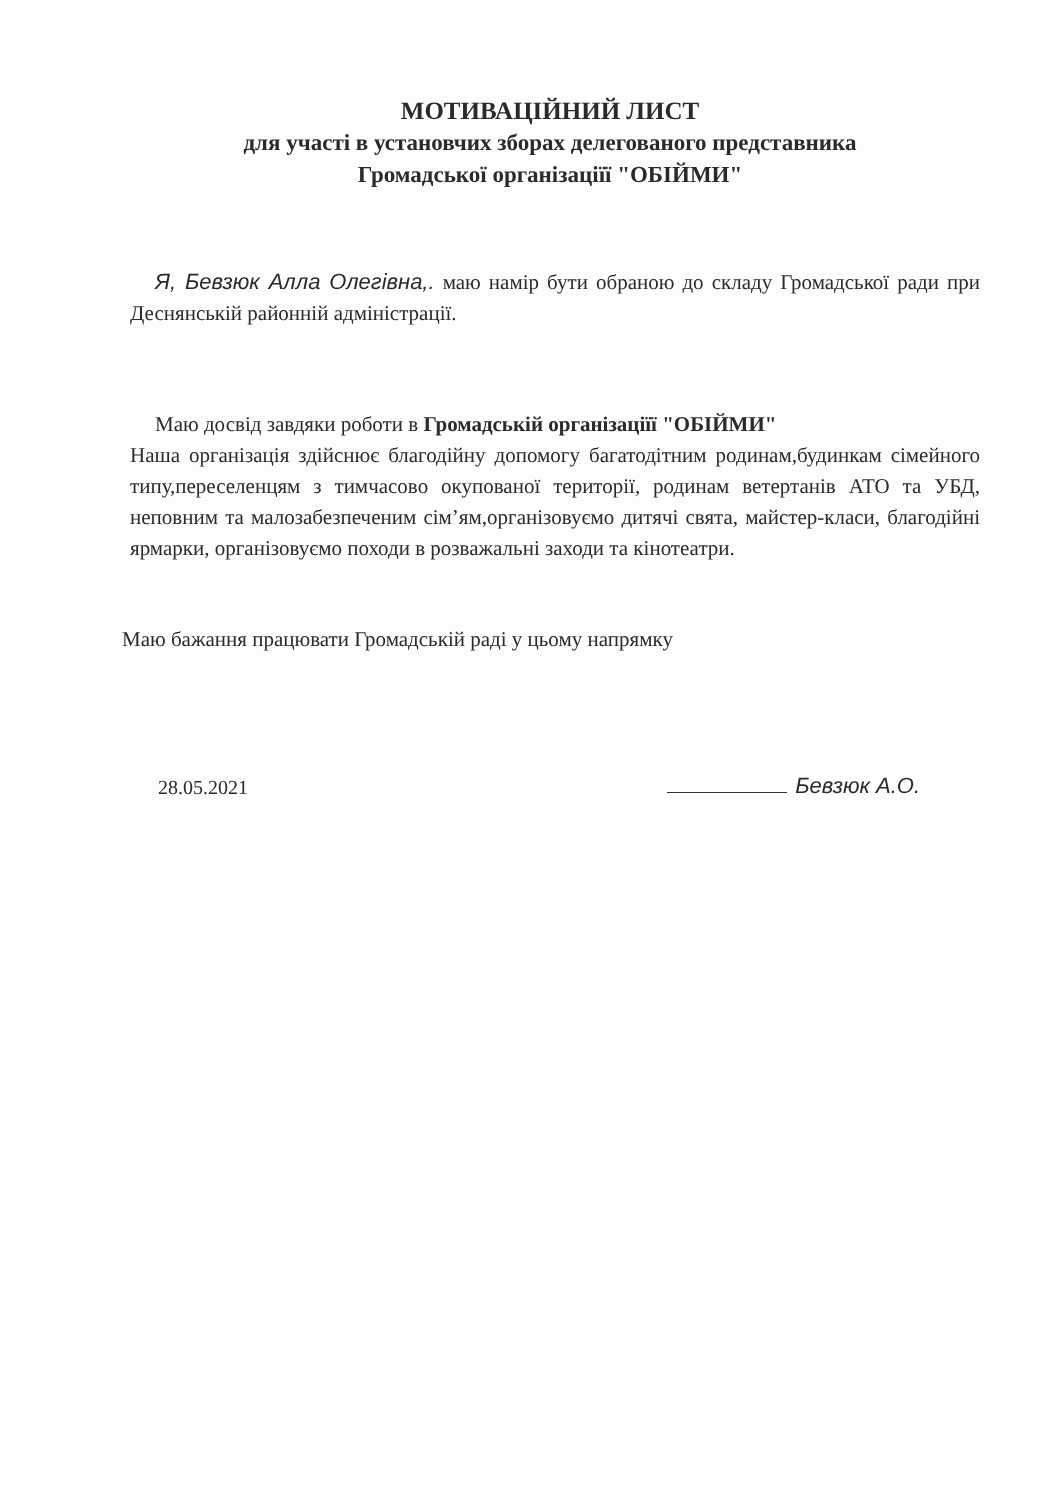МОТИВАЦІЙНИЙ ЛИСТ
для участі в установчих зборах делегованого представника
Громадської організаціїї "ОБІЙМИ"
Я, Бевзюк Алла Олегівна,. маю намір бути обраною до складу Громадської ради при Деснянській районній адміністрації.
Маю досвід завдяки роботи в Громадській організаціїї "ОБІЙМИ"
Наша організація здійснює благодійну допомогу багатодітним родинам,будинкам сімейного типу,переселенцям з тимчасово окупованої території, родинам ветертанів АТО та УБД, неповним та малозабезпеченим сім’ям,організовуємо дитячі свята, майстер-класи, благодійні ярмарки, організовуємо походи в розважальні заходи та кінотеатри.
Маю бажання працювати Громадській раді у цьому напрямку
28.05.2021 Бевзюк А.О.